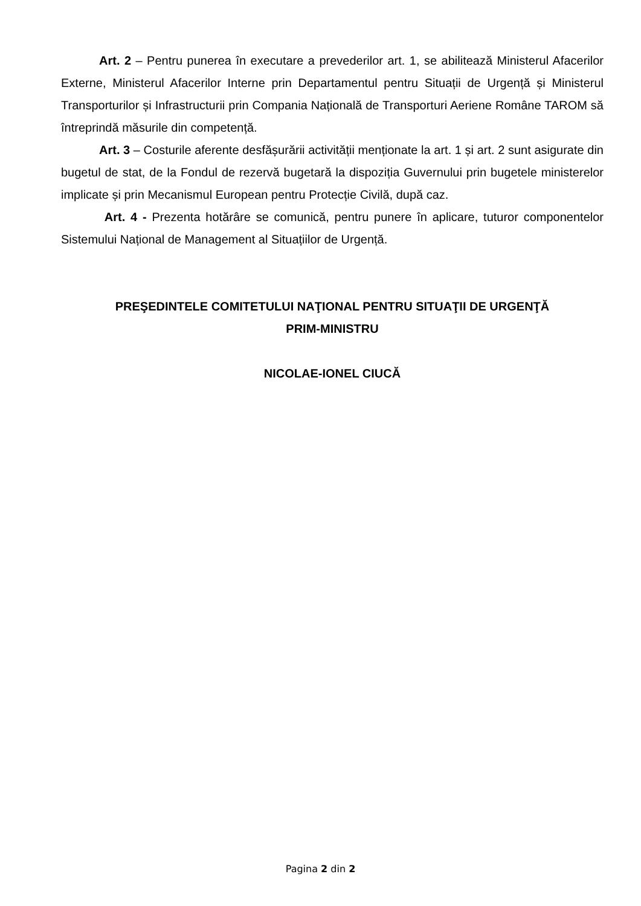Art. 2 – Pentru punerea în executare a prevederilor art. 1, se abilitează Ministerul Afacerilor Externe, Ministerul Afacerilor Interne prin Departamentul pentru Situații de Urgență și Ministerul Transporturilor și Infrastructurii prin Compania Națională de Transporturi Aeriene Române TAROM să întreprindă măsurile din competență.
Art. 3 – Costurile aferente desfășurării activității menționate la art. 1 și art. 2 sunt asigurate din bugetul de stat, de la Fondul de rezervă bugetară la dispoziția Guvernului prin bugetele ministerelor implicate și prin Mecanismul European pentru Protecție Civilă, după caz.
Art. 4 - Prezenta hotărâre se comunică, pentru punere în aplicare, tuturor componentelor Sistemului Național de Management al Situațiilor de Urgență.
PREŞEDINTELE COMITETULUI NAŢIONAL PENTRU SITUAŢII DE URGENŢĂ
PRIM-MINISTRU
NICOLAE-IONEL CIUCĂ
Pagina 2 din 2